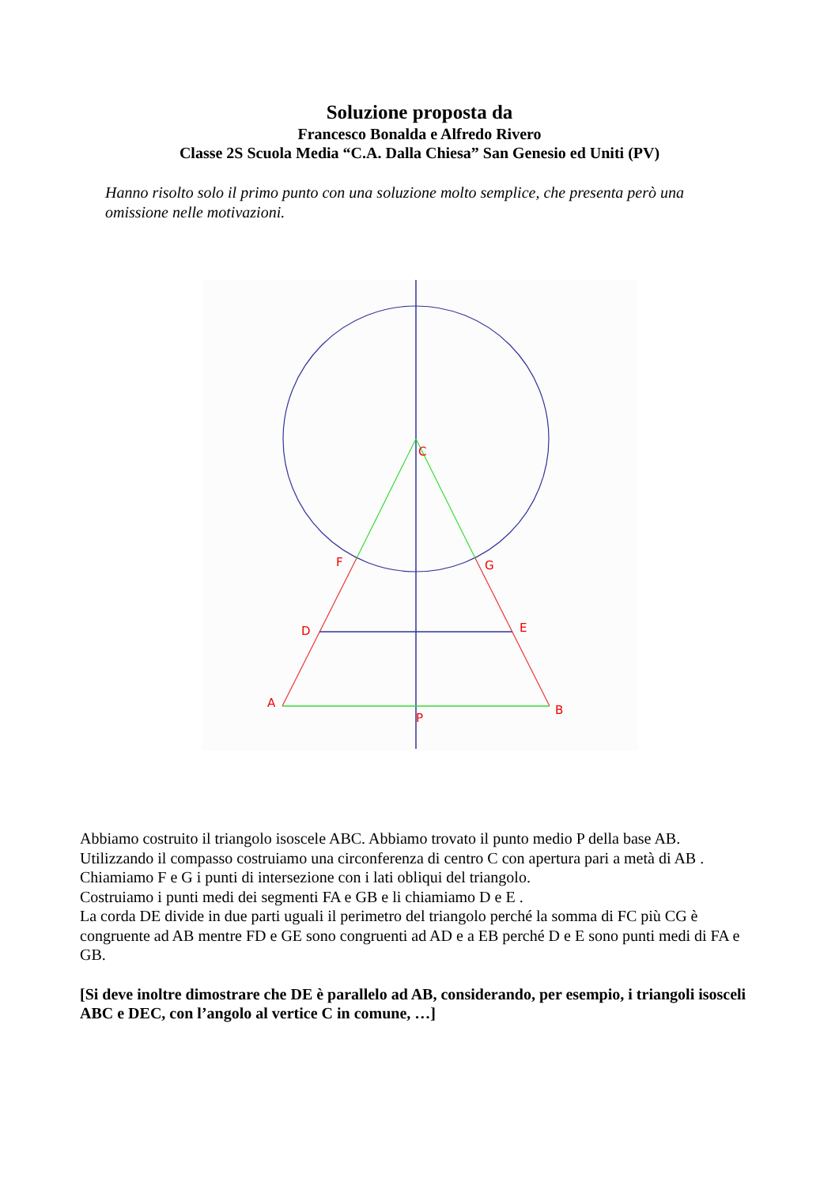Soluzione proposta da
Francesco Bonalda e Alfredo Rivero
Classe 2S Scuola Media “C.A. Dalla Chiesa” San Genesio ed Uniti (PV)
Hanno risolto solo il primo punto con una soluzione molto semplice, che presenta però una omissione nelle motivazioni.
C
F
G
D
E
A
B
P
Abbiamo costruito il triangolo isoscele ABC. Abbiamo trovato il punto medio P della base AB.
Utilizzando il compasso costruiamo una circonferenza di centro C con apertura pari a metà di AB .
Chiamiamo F e G i punti di intersezione con i lati obliqui del triangolo.
Costruiamo i punti medi dei segmenti FA e GB e li chiamiamo D e E .
La corda DE divide in due parti uguali il perimetro del triangolo perché la somma di FC più CG è congruente ad AB mentre FD e GE sono congruenti ad AD e a EB perché D e E sono punti medi di FA e GB.
[Si deve inoltre dimostrare che DE è parallelo ad AB, considerando, per esempio, i triangoli isosceli ABC e DEC, con l’angolo al vertice C in comune, …]